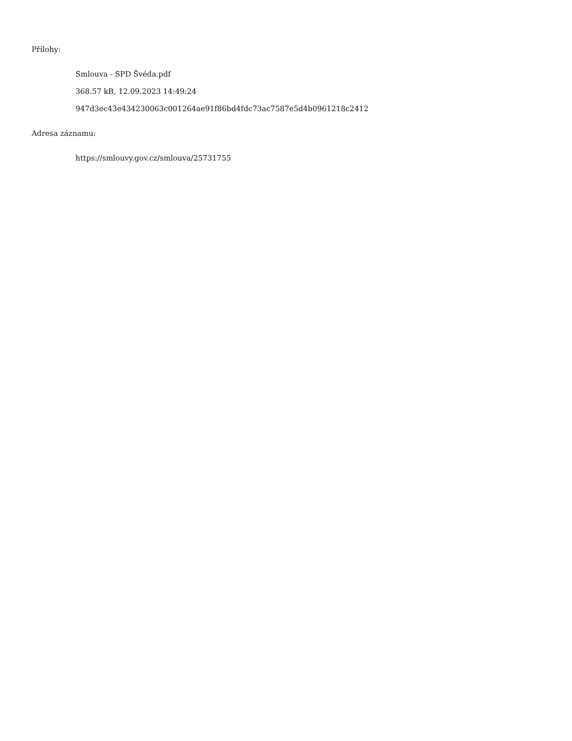Přílohy:
Smlouva - SPD Švéda.pdf
368.57 kB, 12.09.2023 14:49:24
947d3ec43e434230063c001264ae91f86bd4fdc73ac7587e5d4b0961218c2412
Adresa záznamu:
https://smlouvy.gov.cz/smlouva/25731755